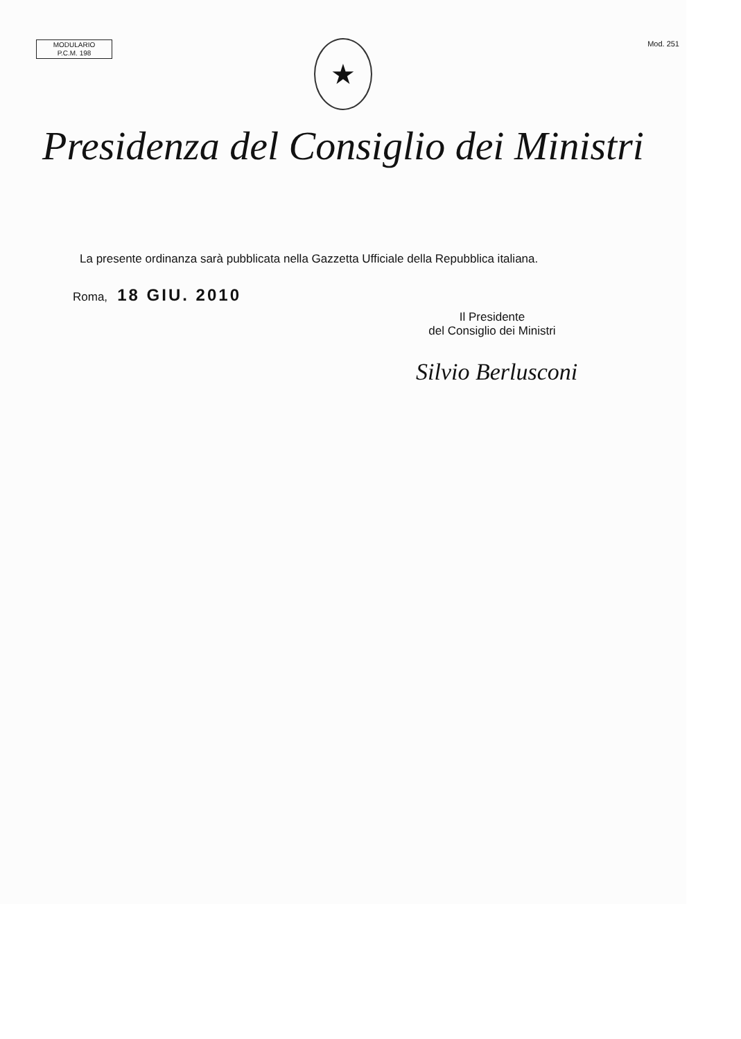MODULARIO
P.C.M. 198
Mod. 251
★
Presidenza del Consiglio dei Ministri
La presente ordinanza sarà pubblicata nella Gazzetta Ufficiale della Repubblica italiana.
Roma, 18 GIU. 2010
Il Presidente
del Consiglio dei Ministri
Silvio Berlusconi